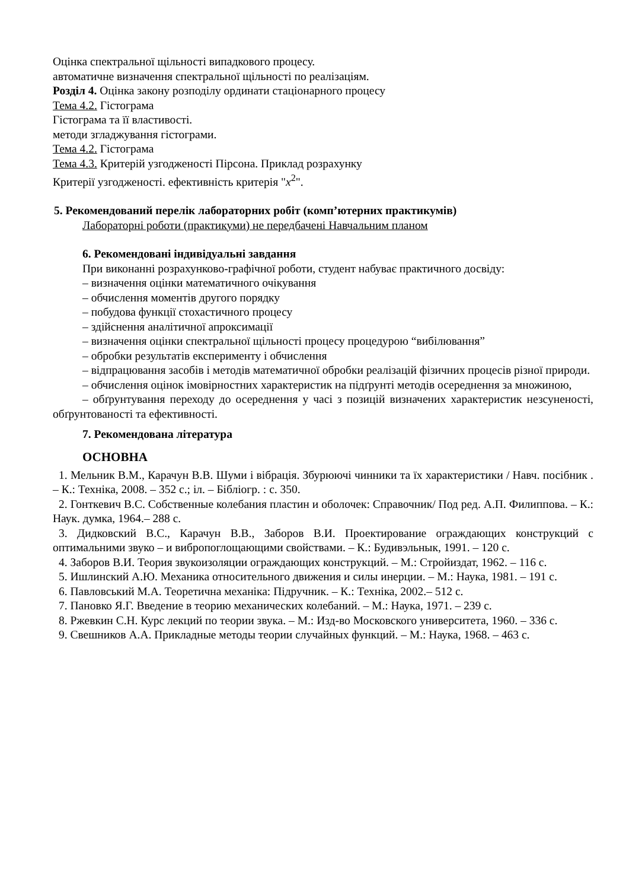Оцінка спектральної щільності випадкового процесу.
автоматичне визначення спектральної щільності по реалізаціям.
Розділ 4. Оцінка закону розподілу ординати стаціонарного процесу
Тема 4.2. Гістограма
Гістограма та її властивості.
методи згладжування гістограми.
Тема 4.2. Гістограма
Тема 4.3. Критерій узгодженості Пірсона. Приклад розрахунку
Критерії узгодженості. ефективність критерія "x<sup>2</sup>".
5. Рекомендований перелік лабораторних робіт (комп’ютерних практикумів)
Лабораторні роботи (практикуми) не передбачені Навчальним планом
6. Рекомендовані індивідуальні завдання
При виконанні розрахунково-графічної роботи, студент набуває практичного досвіду:
– визначення оцінки математичного очікування
– обчислення моментів другого порядку
– побудова функції стохастичного процесу
– здійснення аналітичної апроксимації
– визначення оцінки спектральної щільності процесу процедурою “вибілювання”
– обробки результатів експерименту і обчислення
– відпрацювання засобів і методів математичної обробки реалізацій фізичних процесів різної природи.
– обчислення оцінок імовірностних характеристик на підґрунті методів осереднення за множиною,
– обґрунтування переходу до осереднення у часі з позицій визначених характеристик незсуненості, обґрунтованості та ефективності.
7. Рекомендована література
ОСНОВНА
1. Мельник В.М., Карачун В.В. Шуми і вібрація. Збурюючі чинники та їх характеристики / Навч. посібник . – К.: Техніка, 2008. – 352 с.; іл. – Бібліогр. : с. 350.
2. Гонткевич В.С. Собственные колебания пластин и оболочек: Справочник/ Под ред. А.П. Филиппова. – К.: Наук. думка, 1964.– 288 с.
3. Дидковский В.С., Карачун В.В., Заборов В.И. Проектирование ограждающих конструкций с оптимальними звуко – и вибропоглощающими свойствами. – К.: Будивэльнык, 1991. – 120 с.
4. Заборов В.И. Теория звукоизоляции ограждающих конструкций. – М.: Стройиздат, 1962. – 116 с.
5. Ишлинский А.Ю. Механика относительного движения и силы инерции. – М.: Наука, 1981. – 191 с.
6. Павловський М.А. Теоретична механіка: Підручник. – К.: Техніка, 2002.– 512 с.
7. Пановко Я.Г. Введение в теорию механических колебаний. – М.: Наука, 1971. – 239 с.
8. Ржевкин С.Н. Курс лекций по теории звука. – М.: Изд-во Московского университета, 1960. – 336 с.
9. Свешников А.А. Прикладные методы теории случайных функций. – М.: Наука, 1968. – 463 с.